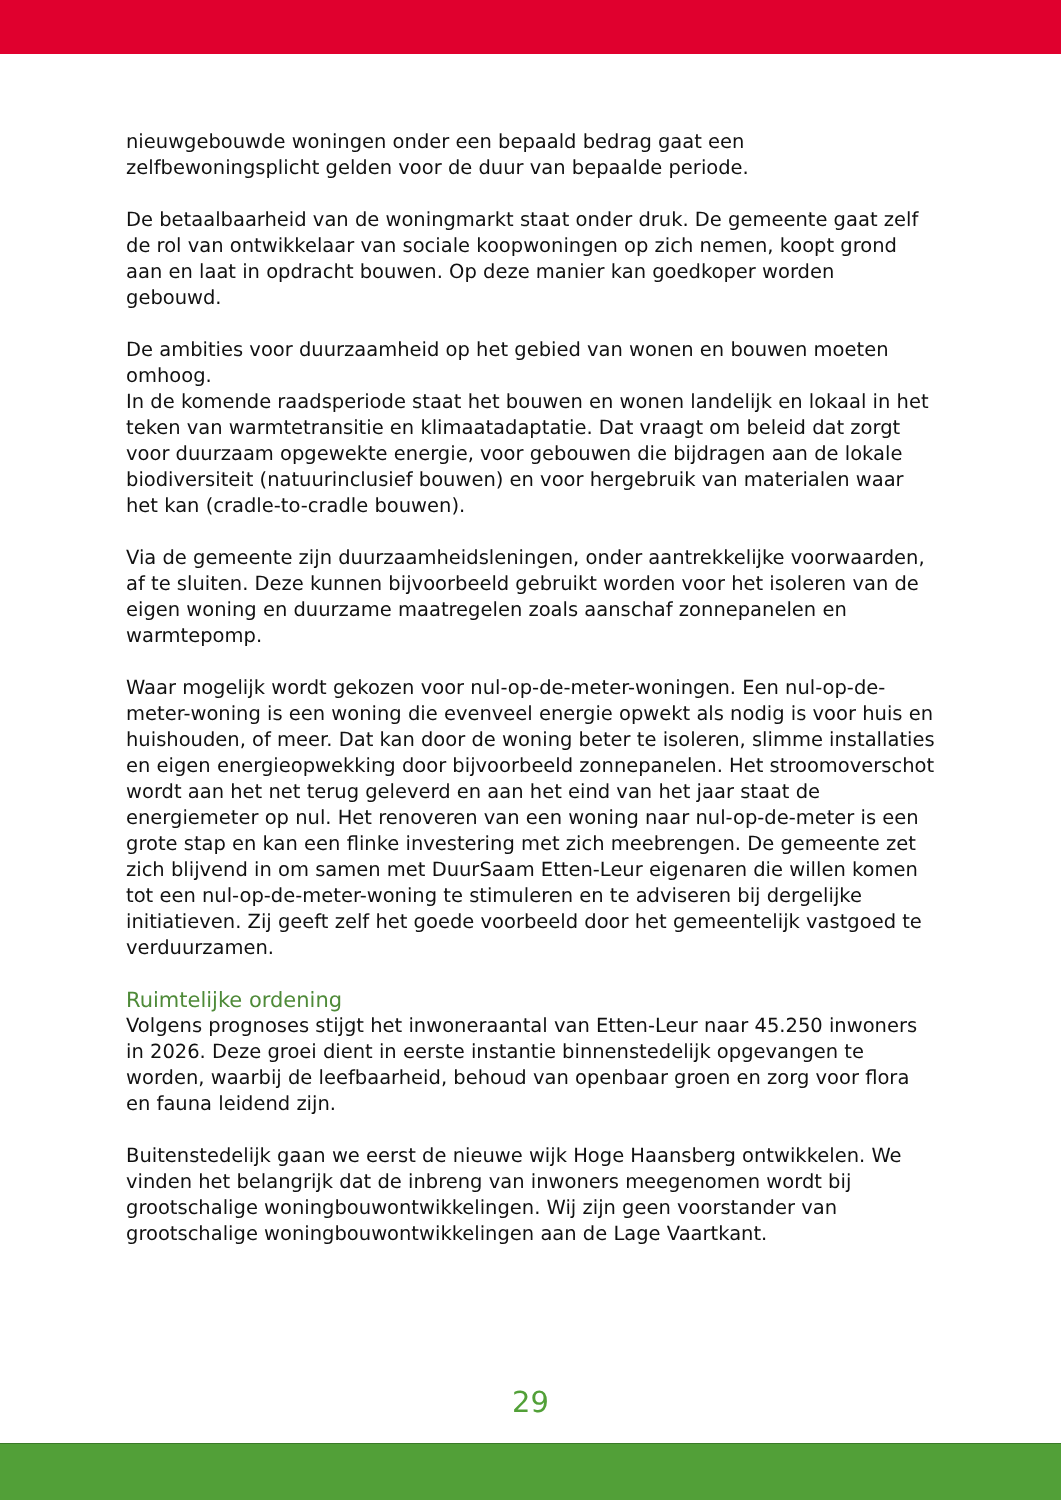nieuwgebouwde woningen onder een bepaald bedrag gaat een zelfbewoningsplicht gelden voor de duur van bepaalde periode.
De betaalbaarheid van de woningmarkt staat onder druk. De gemeente gaat zelf de rol van ontwikkelaar van sociale koopwoningen op zich nemen, koopt grond aan en laat in opdracht bouwen. Op deze manier kan goedkoper worden gebouwd.
De ambities voor duurzaamheid op het gebied van wonen en bouwen moeten omhoog.
In de komende raadsperiode staat het bouwen en wonen landelijk en lokaal in het teken van warmtetransitie en klimaatadaptatie. Dat vraagt om beleid dat zorgt voor duurzaam opgewekte energie, voor gebouwen die bijdragen aan de lokale biodiversiteit (natuurinclusief bouwen) en voor hergebruik van materialen waar het kan (cradle-to-cradle bouwen).
Via de gemeente zijn duurzaamheidsleningen, onder aantrekkelijke voorwaarden, af te sluiten. Deze kunnen bijvoorbeeld gebruikt worden voor het isoleren van de eigen woning en duurzame maatregelen zoals aanschaf zonnepanelen en warmtepomp.
Waar mogelijk wordt gekozen voor nul-op-de-meter-woningen. Een nul-op-de-meter-woning is een woning die evenveel energie opwekt als nodig is voor huis en huishouden, of meer. Dat kan door de woning beter te isoleren, slimme installaties en eigen energieopwekking door bijvoorbeeld zonnepanelen. Het stroomoverschot wordt aan het net terug geleverd en aan het eind van het jaar staat de energiemeter op nul. Het renoveren van een woning naar nul-op-de-meter is een grote stap en kan een flinke investering met zich meebrengen. De gemeente zet zich blijvend in om samen met DuurSaam Etten-Leur eigenaren die willen komen tot een nul-op-de-meter-woning te stimuleren en te adviseren bij dergelijke initiatieven. Zij geeft zelf het goede voorbeeld door het gemeentelijk vastgoed te verduurzamen.
Ruimtelijke ordening
Volgens prognoses stijgt het inwoneraantal van Etten-Leur naar 45.250 inwoners in 2026. Deze groei dient in eerste instantie binnenstedelijk opgevangen te worden, waarbij de leefbaarheid, behoud van openbaar groen en zorg voor flora en fauna leidend zijn.
Buitenstedelijk gaan we eerst de nieuwe wijk Hoge Haansberg ontwikkelen. We vinden het belangrijk dat de inbreng van inwoners meegenomen wordt bij grootschalige woningbouwontwikkelingen. Wij zijn geen voorstander van grootschalige woningbouwontwikkelingen aan de Lage Vaartkant.
29